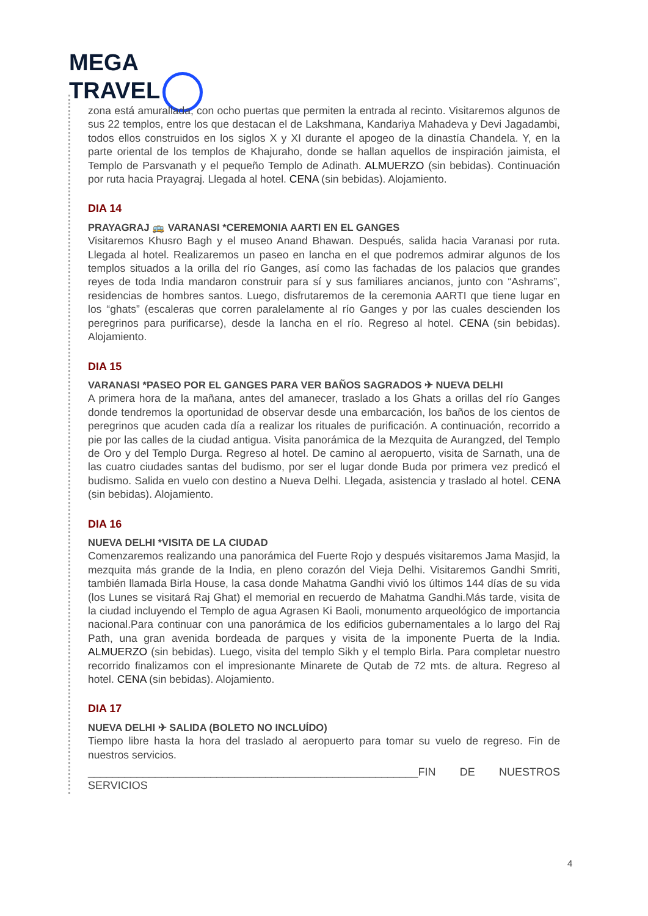MEGA
TRAVEL
zona está amurallada, con ocho puertas que permiten la entrada al recinto. Visitaremos algunos de sus 22 templos, entre los que destacan el de Lakshmana, Kandariya Mahadeva y Devi Jagadambi, todos ellos construidos en los siglos X y XI durante el apogeo de la dinastía Chandela. Y, en la parte oriental de los templos de Khajuraho, donde se hallan aquellos de inspiración jaimista, el Templo de Parsvanath y el pequeño Templo de Adinath. ALMUERZO (sin bebidas). Continuación por ruta hacia Prayagraj. Llegada al hotel. CENA (sin bebidas). Alojamiento.
DIA 14
PRAYAGRAJ 🚌 VARANASI *CEREMONIA AARTI EN EL GANGES
Visitaremos Khusro Bagh y el museo Anand Bhawan. Después, salida hacia Varanasi por ruta. Llegada al hotel. Realizaremos un paseo en lancha en el que podremos admirar algunos de los templos situados a la orilla del río Ganges, así como las fachadas de los palacios que grandes reyes de toda India mandaron construir para sí y sus familiares ancianos, junto con “Ashrams”, residencias de hombres santos. Luego, disfrutaremos de la ceremonia AARTI que tiene lugar en los “ghats” (escaleras que corren paralelamente al río Ganges y por las cuales descienden los peregrinos para purificarse), desde la lancha en el río. Regreso al hotel. CENA (sin bebidas). Alojamiento.
DIA 15
VARANASI *PASEO POR EL GANGES PARA VER BAÑOS SAGRADOS ✈ NUEVA DELHI
A primera hora de la mañana, antes del amanecer, traslado a los Ghats a orillas del río Ganges donde tendremos la oportunidad de observar desde una embarcación, los baños de los cientos de peregrinos que acuden cada día a realizar los rituales de purificación. A continuación, recorrido a pie por las calles de la ciudad antigua. Visita panorámica de la Mezquita de Aurangzed, del Templo de Oro y del Templo Durga. Regreso al hotel. De camino al aeropuerto, visita de Sarnath, una de las cuatro ciudades santas del budismo, por ser el lugar donde Buda por primera vez predicó el budismo. Salida en vuelo con destino a Nueva Delhi. Llegada, asistencia y traslado al hotel. CENA (sin bebidas). Alojamiento.
DIA 16
NUEVA DELHI *VISITA DE LA CIUDAD
Comenzaremos realizando una panorámica del Fuerte Rojo y después visitaremos Jama Masjid, la mezquita más grande de la India, en pleno corazón del Vieja Delhi. Visitaremos Gandhi Smriti, también llamada Birla House, la casa donde Mahatma Gandhi vivió los últimos 144 días de su vida (los Lunes se visitará Raj Ghat) el memorial en recuerdo de Mahatma Gandhi.Más tarde, visita de la ciudad incluyendo el Templo de agua Agrasen Ki Baoli, monumento arqueológico de importancia nacional.Para continuar con una panorámica de los edificios gubernamentales a lo largo del Raj Path, una gran avenida bordeada de parques y visita de la imponente Puerta de la India. ALMUERZO (sin bebidas). Luego, visita del templo Sikh y el templo Birla. Para completar nuestro recorrido finalizamos con el impresionante Minarete de Qutab de 72 mts. de altura. Regreso al hotel. CENA (sin bebidas). Alojamiento.
DIA 17
NUEVA DELHI ✈ SALIDA (BOLETO NO INCLUÍDO)
Tiempo libre hasta la hora del traslado al aeropuerto para tomar su vuelo de regreso. Fin de nuestros servicios.
______________________________________________________FIN DE NUESTROS SERVICIOS
4